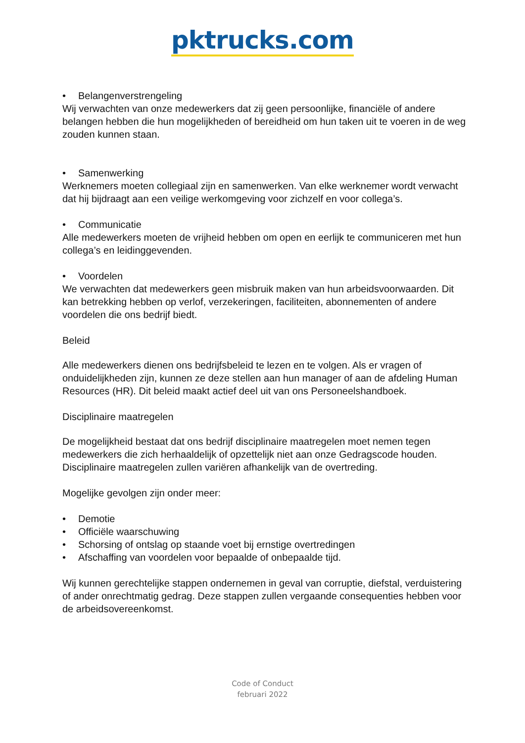pktrucks.com
• Belangenverstrengeling
Wij verwachten van onze medewerkers dat zij geen persoonlijke, financiële of andere belangen hebben die hun mogelijkheden of bereidheid om hun taken uit te voeren in de weg zouden kunnen staan.
• Samenwerking
Werknemers moeten collegiaal zijn en samenwerken. Van elke werknemer wordt verwacht dat hij bijdraagt aan een veilige werkomgeving voor zichzelf en voor collega’s.
• Communicatie
Alle medewerkers moeten de vrijheid hebben om open en eerlijk te communiceren met hun collega’s en leidinggevenden.
• Voordelen
We verwachten dat medewerkers geen misbruik maken van hun arbeidsvoorwaarden. Dit kan betrekking hebben op verlof, verzekeringen, faciliteiten, abonnementen of andere voordelen die ons bedrijf biedt.
Beleid
Alle medewerkers dienen ons bedrijfsbeleid te lezen en te volgen. Als er vragen of onduidelijkheden zijn, kunnen ze deze stellen aan hun manager of aan de afdeling Human Resources (HR). Dit beleid maakt actief deel uit van ons Personeelshandboek.
Disciplinaire maatregelen
De mogelijkheid bestaat dat ons bedrijf disciplinaire maatregelen moet nemen tegen medewerkers die zich herhaaldelijk of opzettelijk niet aan onze Gedragscode houden. Disciplinaire maatregelen zullen variëren afhankelijk van de overtreding.
Mogelijke gevolgen zijn onder meer:
• Demotie
• Officiële waarschuwing
• Schorsing of ontslag op staande voet bij ernstige overtredingen
• Afschaffing van voordelen voor bepaalde of onbepaalde tijd.
Wij kunnen gerechtelijke stappen ondernemen in geval van corruptie, diefstal, verduistering of ander onrechtmatig gedrag. Deze stappen zullen vergaande consequenties hebben voor de arbeidsovereenkomst.
Code of Conduct
februari 2022